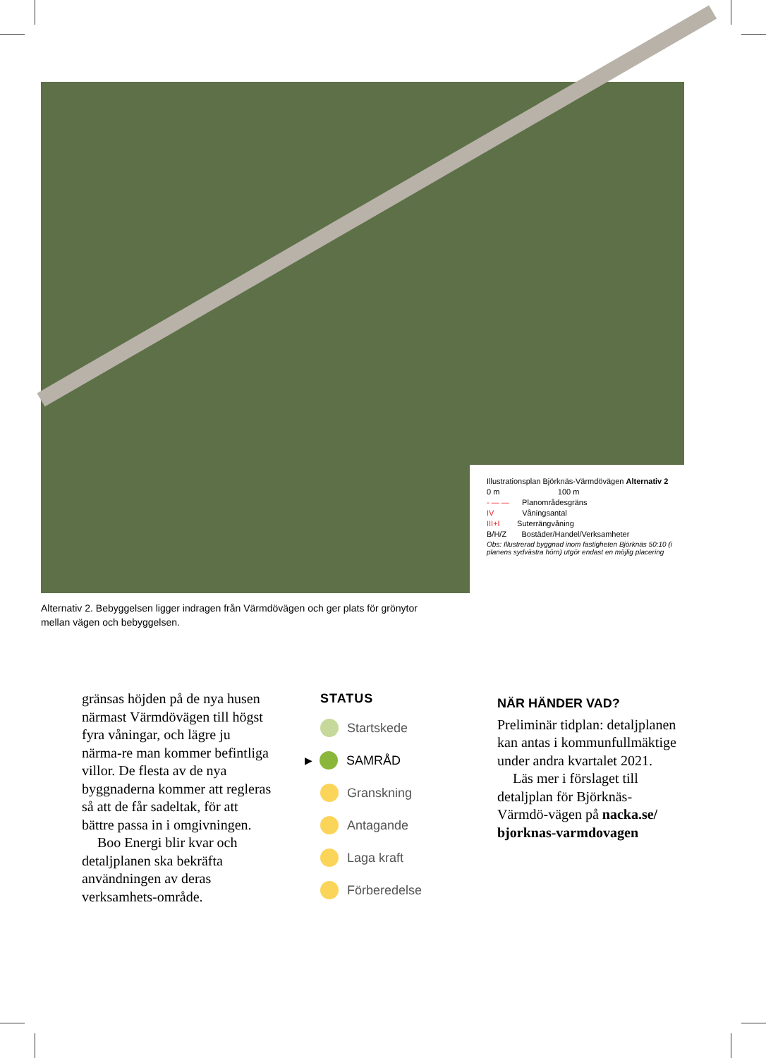Illustrationsplan Björknäs-Värmdövägen Alternativ 2
0 m 100 m
- — — Planområdesgräns
IV Våningsantal
III+I Suterrängvåning
B/H/Z Bostäder/Handel/Verksamheter
Obs: Illustrerad byggnad inom fastigheten Björknäs 50:10 (i planens sydvästra hörn) utgör endast en möjlig placering
Alternativ 2. Bebyggelsen ligger indragen från Värmdövägen och ger plats för grönytor mellan vägen och bebyggelsen.
gränsas höjden på de nya husen närmast Värmdövägen till högst fyra våningar, och lägre ju närma-re man kommer befintliga villor. De flesta av de nya byggnaderna kommer att regleras så att de får sadeltak, för att bättre passa in i omgivningen.
Boo Energi blir kvar och detaljplanen ska bekräfta användningen av deras verksamhets-område.
STATUS
Startskede
▶ SAMRÅD
Granskning
Antagande
Laga kraft
Förberedelse
NÄR HÄNDER VAD?
Preliminär tidplan: detaljplanen kan antas i kommunfullmäktige under andra kvartalet 2021.
Läs mer i förslaget till detaljplan för Björknäs-Värmdö-vägen på nacka.se/ bjorknas-varmdovagen